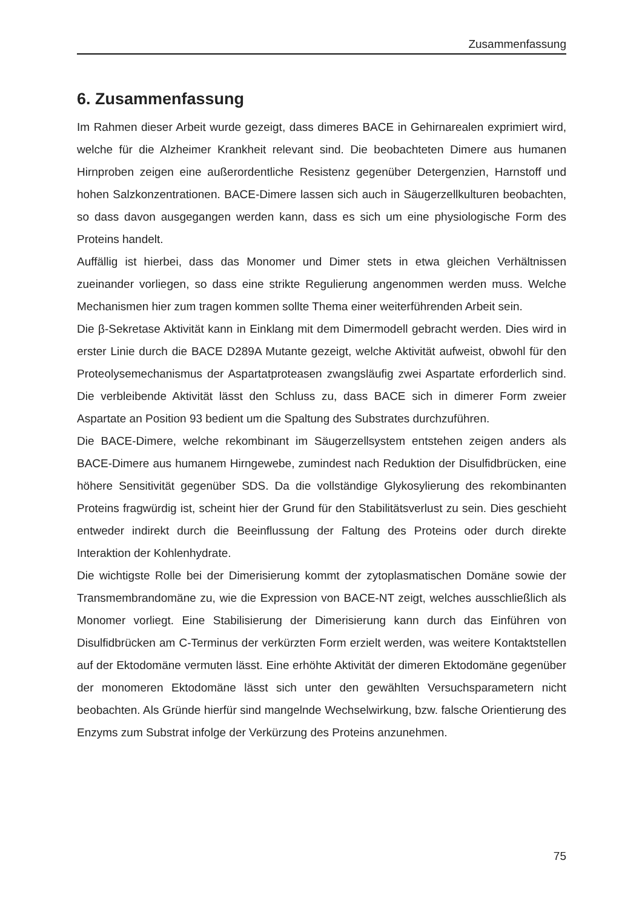Zusammenfassung
6. Zusammenfassung
Im Rahmen dieser Arbeit wurde gezeigt, dass dimeres BACE in Gehirnarealen exprimiert wird, welche für die Alzheimer Krankheit relevant sind. Die beobachteten Dimere aus humanen Hirnproben zeigen eine außerordentliche Resistenz gegenüber Detergenzien, Harnstoff und hohen Salzkonzentrationen. BACE-Dimere lassen sich auch in Säugerzellkulturen beobachten, so dass davon ausgegangen werden kann, dass es sich um eine physiologische Form des Proteins handelt.
Auffällig ist hierbei, dass das Monomer und Dimer stets in etwa gleichen Verhältnissen zueinander vorliegen, so dass eine strikte Regulierung angenommen werden muss. Welche Mechanismen hier zum tragen kommen sollte Thema einer weiterführenden Arbeit sein.
Die β-Sekretase Aktivität kann in Einklang mit dem Dimermodell gebracht werden. Dies wird in erster Linie durch die BACE D289A Mutante gezeigt, welche Aktivität aufweist, obwohl für den Proteolysemechanismus der Aspartatproteasen zwangsläufig zwei Aspartate erforderlich sind. Die verbleibende Aktivität lässt den Schluss zu, dass BACE sich in dimerer Form zweier Aspartate an Position 93 bedient um die Spaltung des Substrates durchzuführen.
Die BACE-Dimere, welche rekombinant im Säugerzellsystem entstehen zeigen anders als BACE-Dimere aus humanem Hirngewebe, zumindest nach Reduktion der Disulfidbrücken, eine höhere Sensitivität gegenüber SDS. Da die vollständige Glykosylierung des rekombinanten Proteins fragwürdig ist, scheint hier der Grund für den Stabilitätsverlust zu sein. Dies geschieht entweder indirekt durch die Beeinflussung der Faltung des Proteins oder durch direkte Interaktion der Kohlenhydrate.
Die wichtigste Rolle bei der Dimerisierung kommt der zytoplasmatischen Domäne sowie der Transmembrandomäne zu, wie die Expression von BACE-NT zeigt, welches ausschließlich als Monomer vorliegt. Eine Stabilisierung der Dimerisierung kann durch das Einführen von Disulfidbrücken am C-Terminus der verkürzten Form erzielt werden, was weitere Kontaktstellen auf der Ektodomäne vermuten lässt. Eine erhöhte Aktivität der dimeren Ektodomäne gegenüber der monomeren Ektodomäne lässt sich unter den gewählten Versuchsparametern nicht beobachten. Als Gründe hierfür sind mangelnde Wechselwirkung, bzw. falsche Orientierung des Enzyms zum Substrat infolge der Verkürzung des Proteins anzunehmen.
75